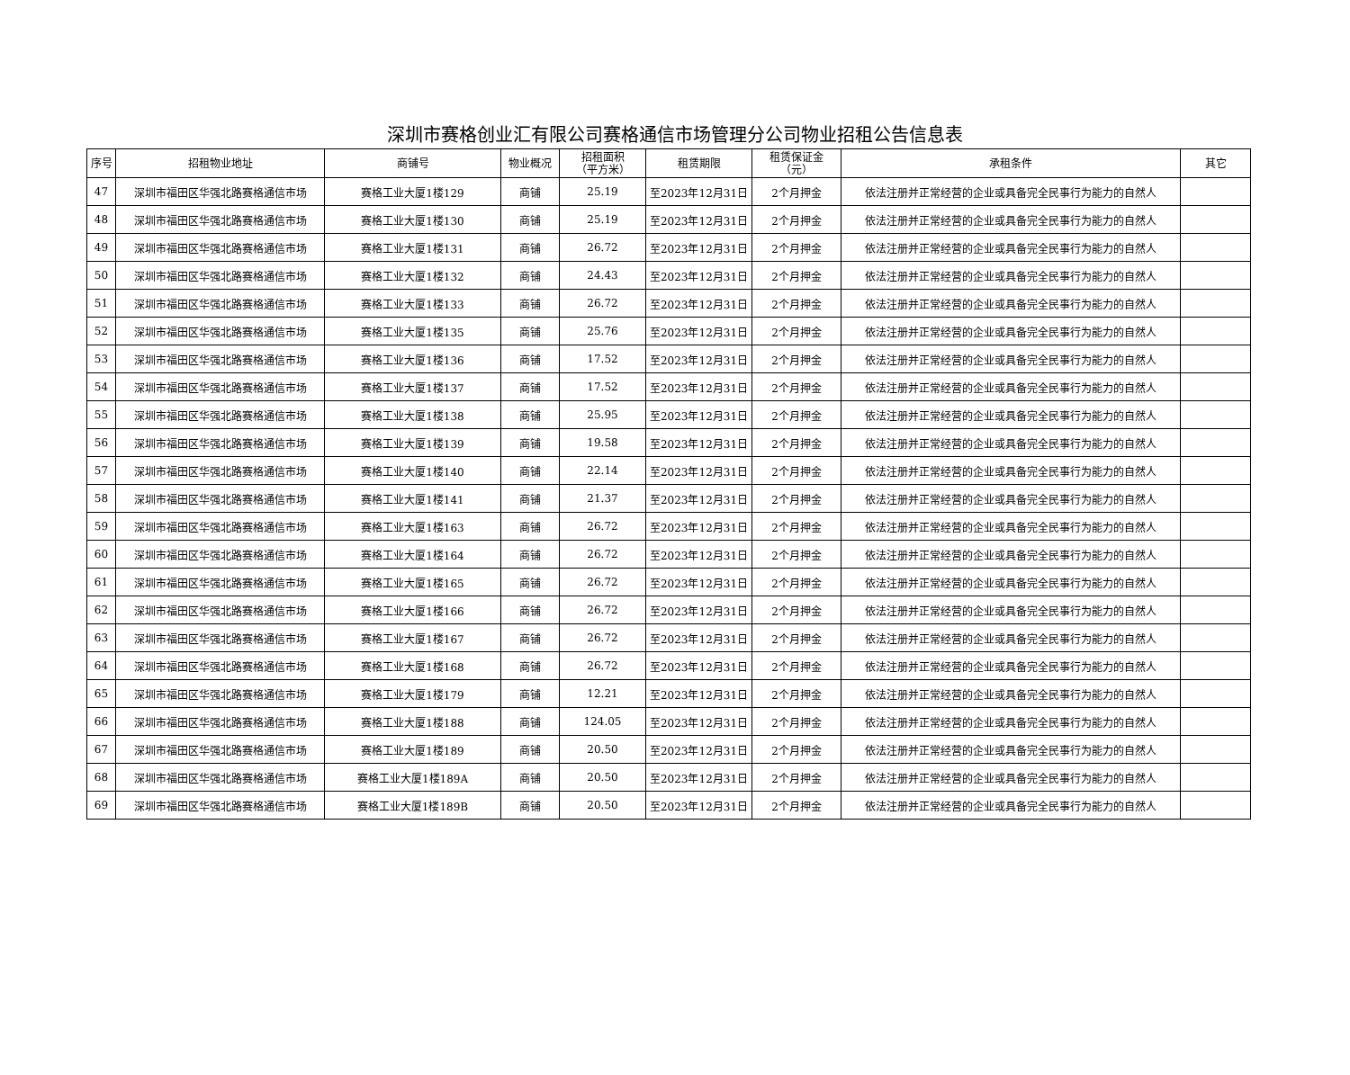深圳市赛格创业汇有限公司赛格通信市场管理分公司物业招租公告信息表
| 序号 | 招租物业地址 | 商铺号 | 物业概况 | 招租面积 （平方米） | 租赁期限 | 租赁保证金 （元） | 承租条件 | 其它 |
| --- | --- | --- | --- | --- | --- | --- | --- | --- |
| 47 | 深圳市福田区华强北路赛格通信市场 | 赛格工业大厦1楼129 | 商铺 | 25.19 | 至2023年12月31日 | 2个月押金 | 依法注册并正常经营的企业或具备完全民事行为能力的自然人 | |
| 48 | 深圳市福田区华强北路赛格通信市场 | 赛格工业大厦1楼130 | 商铺 | 25.19 | 至2023年12月31日 | 2个月押金 | 依法注册并正常经营的企业或具备完全民事行为能力的自然人 | |
| 49 | 深圳市福田区华强北路赛格通信市场 | 赛格工业大厦1楼131 | 商铺 | 26.72 | 至2023年12月31日 | 2个月押金 | 依法注册并正常经营的企业或具备完全民事行为能力的自然人 | |
| 50 | 深圳市福田区华强北路赛格通信市场 | 赛格工业大厦1楼132 | 商铺 | 24.43 | 至2023年12月31日 | 2个月押金 | 依法注册并正常经营的企业或具备完全民事行为能力的自然人 | |
| 51 | 深圳市福田区华强北路赛格通信市场 | 赛格工业大厦1楼133 | 商铺 | 26.72 | 至2023年12月31日 | 2个月押金 | 依法注册并正常经营的企业或具备完全民事行为能力的自然人 | |
| 52 | 深圳市福田区华强北路赛格通信市场 | 赛格工业大厦1楼135 | 商铺 | 25.76 | 至2023年12月31日 | 2个月押金 | 依法注册并正常经营的企业或具备完全民事行为能力的自然人 | |
| 53 | 深圳市福田区华强北路赛格通信市场 | 赛格工业大厦1楼136 | 商铺 | 17.52 | 至2023年12月31日 | 2个月押金 | 依法注册并正常经营的企业或具备完全民事行为能力的自然人 | |
| 54 | 深圳市福田区华强北路赛格通信市场 | 赛格工业大厦1楼137 | 商铺 | 17.52 | 至2023年12月31日 | 2个月押金 | 依法注册并正常经营的企业或具备完全民事行为能力的自然人 | |
| 55 | 深圳市福田区华强北路赛格通信市场 | 赛格工业大厦1楼138 | 商铺 | 25.95 | 至2023年12月31日 | 2个月押金 | 依法注册并正常经营的企业或具备完全民事行为能力的自然人 | |
| 56 | 深圳市福田区华强北路赛格通信市场 | 赛格工业大厦1楼139 | 商铺 | 19.58 | 至2023年12月31日 | 2个月押金 | 依法注册并正常经营的企业或具备完全民事行为能力的自然人 | |
| 57 | 深圳市福田区华强北路赛格通信市场 | 赛格工业大厦1楼140 | 商铺 | 22.14 | 至2023年12月31日 | 2个月押金 | 依法注册并正常经营的企业或具备完全民事行为能力的自然人 | |
| 58 | 深圳市福田区华强北路赛格通信市场 | 赛格工业大厦1楼141 | 商铺 | 21.37 | 至2023年12月31日 | 2个月押金 | 依法注册并正常经营的企业或具备完全民事行为能力的自然人 | |
| 59 | 深圳市福田区华强北路赛格通信市场 | 赛格工业大厦1楼163 | 商铺 | 26.72 | 至2023年12月31日 | 2个月押金 | 依法注册并正常经营的企业或具备完全民事行为能力的自然人 | |
| 60 | 深圳市福田区华强北路赛格通信市场 | 赛格工业大厦1楼164 | 商铺 | 26.72 | 至2023年12月31日 | 2个月押金 | 依法注册并正常经营的企业或具备完全民事行为能力的自然人 | |
| 61 | 深圳市福田区华强北路赛格通信市场 | 赛格工业大厦1楼165 | 商铺 | 26.72 | 至2023年12月31日 | 2个月押金 | 依法注册并正常经营的企业或具备完全民事行为能力的自然人 | |
| 62 | 深圳市福田区华强北路赛格通信市场 | 赛格工业大厦1楼166 | 商铺 | 26.72 | 至2023年12月31日 | 2个月押金 | 依法注册并正常经营的企业或具备完全民事行为能力的自然人 | |
| 63 | 深圳市福田区华强北路赛格通信市场 | 赛格工业大厦1楼167 | 商铺 | 26.72 | 至2023年12月31日 | 2个月押金 | 依法注册并正常经营的企业或具备完全民事行为能力的自然人 | |
| 64 | 深圳市福田区华强北路赛格通信市场 | 赛格工业大厦1楼168 | 商铺 | 26.72 | 至2023年12月31日 | 2个月押金 | 依法注册并正常经营的企业或具备完全民事行为能力的自然人 | |
| 65 | 深圳市福田区华强北路赛格通信市场 | 赛格工业大厦1楼179 | 商铺 | 12.21 | 至2023年12月31日 | 2个月押金 | 依法注册并正常经营的企业或具备完全民事行为能力的自然人 | |
| 66 | 深圳市福田区华强北路赛格通信市场 | 赛格工业大厦1楼188 | 商铺 | 124.05 | 至2023年12月31日 | 2个月押金 | 依法注册并正常经营的企业或具备完全民事行为能力的自然人 | |
| 67 | 深圳市福田区华强北路赛格通信市场 | 赛格工业大厦1楼189 | 商铺 | 20.50 | 至2023年12月31日 | 2个月押金 | 依法注册并正常经营的企业或具备完全民事行为能力的自然人 | |
| 68 | 深圳市福田区华强北路赛格通信市场 | 赛格工业大厦1楼189A | 商铺 | 20.50 | 至2023年12月31日 | 2个月押金 | 依法注册并正常经营的企业或具备完全民事行为能力的自然人 | |
| 69 | 深圳市福田区华强北路赛格通信市场 | 赛格工业大厦1楼189B | 商铺 | 20.50 | 至2023年12月31日 | 2个月押金 | 依法注册并正常经营的企业或具备完全民事行为能力的自然人 | |